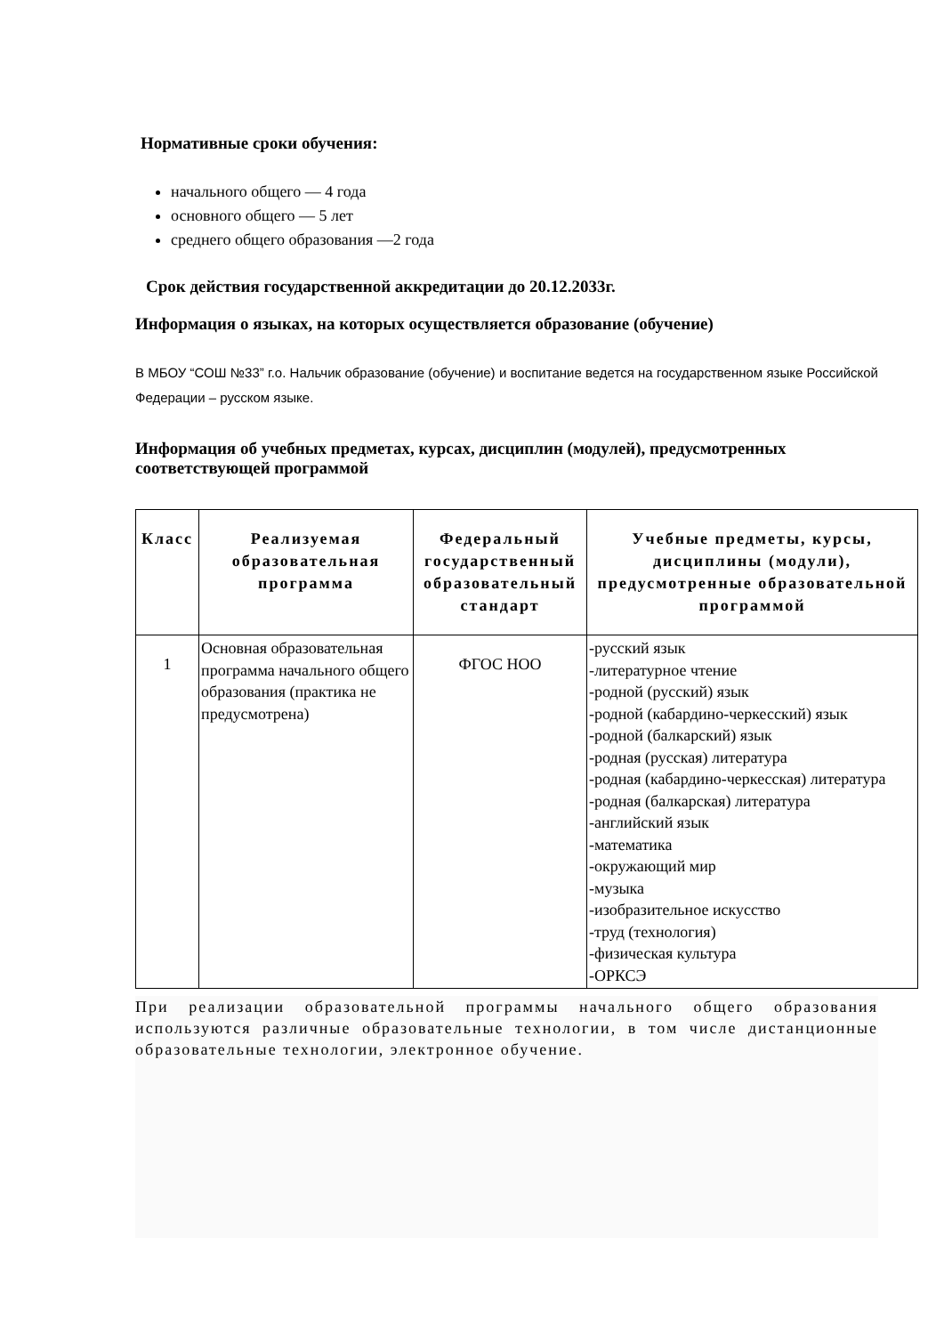Нормативные сроки обучения:
начального общего — 4 года
основного общего — 5 лет
среднего общего образования —2 года
Срок действия государственной аккредитации до 20.12.2033г.
Информация о языках, на которых осуществляется образование (обучение)
В МБОУ “СОШ №33” г.о. Нальчик образование (обучение) и воспитание ведется на государственном языке Российской Федерации – русском языке.
Информация об учебных предметах, курсах, дисциплин (модулей), предусмотренных соответствующей программой
| Класс | Реализуемая образовательная программа | Федеральный государственный образовательный стандарт | Учебные предметы, курсы, дисциплины (модули), предусмотренные образовательной программой |
| --- | --- | --- | --- |
| 1 | Основная образовательная программа начального общего образования (практика не предусмотрена) | ФГОС НОО | -русский язык -литературное чтение -родной (русский) язык -родной (кабардино-черкесский) язык -родной (балкарский) язык -родная (русская) литература -родная (кабардино-черкесская) литература -родная (балкарская) литература -английский язык -математика -окружающий мир -музыка -изобразительное искусство -труд (технология) -физическая культура -ОРКСЭ |
При реализации образовательной программы начального общего образования используются различные образовательные технологии, в том числе дистанционные образовательные технологии, электронное обучение.